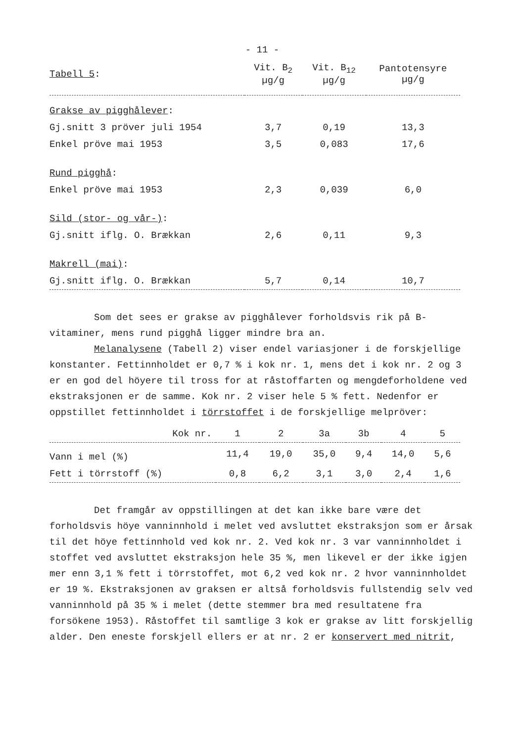- 11 -
| Tabell 5 : | Vit. B<sub>2</sub> µg/g | Vit. B<sub>12</sub> µg/g | Pantotensyre µg/g |
| --- | --- | --- | --- |
| Grakse av pigghålever : | | | |
| Gj.snitt 3 pröver juli 1954 | 3,7 | 0,19 | 13,3 |
| Enkel pröve mai 1953 | 3,5 | 0,083 | 17,6 |
| Rund pigghå : | | | |
| Enkel pröve mai 1953 | 2,3 | 0,039 | 6,0 |
| Sild (stor- og vår-) : | | | |
| Gj.snitt iflg. O. Brækkan | 2,6 | 0,11 | 9,3 |
| Makrell (mai) : | | | |
| Gj.snitt iflg. O. Brækkan | 5,7 | 0,14 | 10,7 |
Som det sees er grakse av pigghålever forholdsvis rik på B-vitaminer, mens rund pigghå ligger mindre bra an.
Melanalysene (Tabell 2) viser endel variasjoner i de forskjellige konstanter. Fettinnholdet er 0,7 % i kok nr. 1, mens det i kok nr. 2 og 3 er en god del höyere til tross for at råstoffarten og mengdeforholdene ved ekstraksjonen er de samme. Kok nr. 2 viser hele 5 % fett. Nedenfor er oppstillet fettinnholdet i törrstoffet i de forskjellige melpröver:
| Kok nr. | 1 | 2 | 3a | 3b | 4 | 5 |
| --- | --- | --- | --- | --- | --- | --- |
| Vann i mel (%) | 11,4 | 19,0 | 35,0 | 9,4 | 14,0 | 5,6 |
| Fett i törrstoff (%) | 0,8 | 6,2 | 3,1 | 3,0 | 2,4 | 1,6 |
Det framgår av oppstillingen at det kan ikke bare være det forholdsvis höye vanninnhold i melet ved avsluttet ekstraksjon som er årsak til det höye fettinnhold ved kok nr. 2. Ved kok nr. 3 var vanninnholdet i stoffet ved avsluttet ekstraksjon hele 35 %, men likevel er der ikke igjen mer enn 3,1 % fett i törrstoffet, mot 6,2 ved kok nr. 2 hvor vanninnholdet er 19 %. Ekstraksjonen av graksen er altså forholdsvis fullstendig selv ved vanninnhold på 35 % i melet (dette stemmer bra med resultatene fra forsökene 1953). Råstoffet til samtlige 3 kok er grakse av litt forskjellig alder. Den eneste forskjell ellers er at nr. 2 er konservert med nitrit,